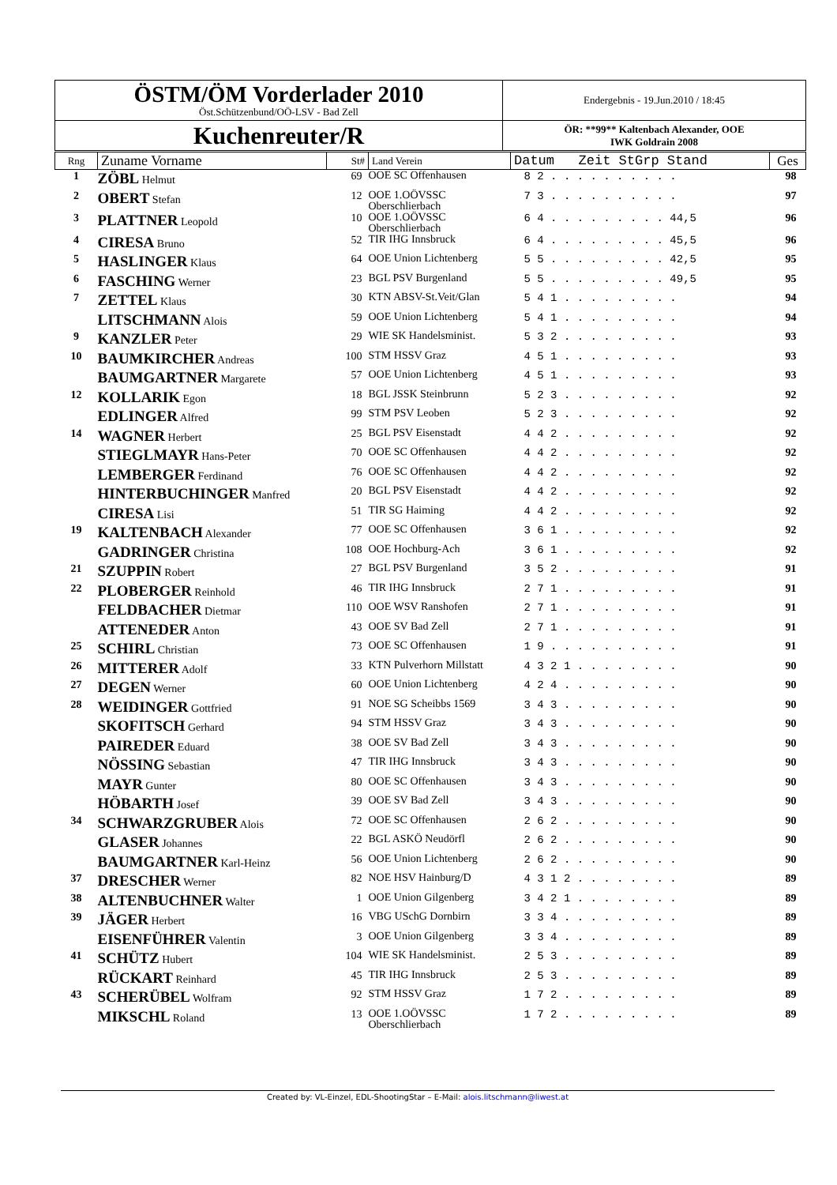| ÖSTM/ÖM Vorderlader 2010 Öst.Schützenbund/OÖ-LSV - Bad Zell | Endergebnis - 19.Jun.2010 / 18:45 |
| Kuchenreuter/R | ÖR: **99** Kaltenbach Alexander, OOE IWK Goldrain 2008 |
| Rng | Zuname Vorname | St# | Land Verein | Datum Zeit StGrp Stand | Ges |
| --- | --- | --- | --- | --- | --- |
| 1 | ZÖBL Helmut | 69 | OOE SC Offenhausen | 8 2 . . . . . . . . . . | 98 |
| 2 | OBERT Stefan | 12 | OOE 1.OÖVSSC Oberschlierbach | 7 3 . . . . . . . . . . | 97 |
| 3 | PLATTNER Leopold | 10 | OOE 1.OÖVSSC Oberschlierbach | 6 4 . . . . . . . . . 44,5 | 96 |
| 4 | CIRESA Bruno | 52 | TIR IHG Innsbruck | 6 4 . . . . . . . . . 45,5 | 96 |
| 5 | HASLINGER Klaus | 64 | OOE Union Lichtenberg | 5 5 . . . . . . . . . 42,5 | 95 |
| 6 | FASCHING Werner | 23 | BGL PSV Burgenland | 5 5 . . . . . . . . . 49,5 | 95 |
| 7 | ZETTEL Klaus | 30 | KTN ABSV-St.Veit/Glan | 5 4 1 . . . . . . . . . | 94 |
| | LITSCHMANN Alois | 59 | OOE Union Lichtenberg | 5 4 1 . . . . . . . . . | 94 |
| 9 | KANZLER Peter | 29 | WIE SK Handelsminist. | 5 3 2 . . . . . . . . . | 93 |
| 10 | BAUMKIRCHER Andreas | 100 | STM HSSV Graz | 4 5 1 . . . . . . . . . | 93 |
| | BAUMGARTNER Margarete | 57 | OOE Union Lichtenberg | 4 5 1 . . . . . . . . . | 93 |
| 12 | KOLLARIK Egon | 18 | BGL JSSK Steinbrunn | 5 2 3 . . . . . . . . . | 92 |
| | EDLINGER Alfred | 99 | STM PSV Leoben | 5 2 3 . . . . . . . . . | 92 |
| 14 | WAGNER Herbert | 25 | BGL PSV Eisenstadt | 4 4 2 . . . . . . . . . | 92 |
| | STIEGLMAYR Hans-Peter | 70 | OOE SC Offenhausen | 4 4 2 . . . . . . . . . | 92 |
| | LEMBERGER Ferdinand | 76 | OOE SC Offenhausen | 4 4 2 . . . . . . . . . | 92 |
| | HINTERBUCHINGER Manfred | 20 | BGL PSV Eisenstadt | 4 4 2 . . . . . . . . . | 92 |
| | CIRESA Lisi | 51 | TIR SG Haiming | 4 4 2 . . . . . . . . . | 92 |
| 19 | KALTENBACH Alexander | 77 | OOE SC Offenhausen | 3 6 1 . . . . . . . . . | 92 |
| | GADRINGER Christina | 108 | OOE Hochburg-Ach | 3 6 1 . . . . . . . . . | 92 |
| 21 | SZUPPIN Robert | 27 | BGL PSV Burgenland | 3 5 2 . . . . . . . . . | 91 |
| 22 | PLOBERGER Reinhold | 46 | TIR IHG Innsbruck | 2 7 1 . . . . . . . . . | 91 |
| | FELDBACHER Dietmar | 110 | OOE WSV Ranshofen | 2 7 1 . . . . . . . . . | 91 |
| | ATTENEDER Anton | 43 | OOE SV Bad Zell | 2 7 1 . . . . . . . . . | 91 |
| 25 | SCHIRL Christian | 73 | OOE SC Offenhausen | 1 9 . . . . . . . . . . | 91 |
| 26 | MITTERER Adolf | 33 | KTN Pulverhorn Millstatt | 4 3 2 1 . . . . . . . . | 90 |
| 27 | DEGEN Werner | 60 | OOE Union Lichtenberg | 4 2 4 . . . . . . . . . | 90 |
| 28 | WEIDINGER Gottfried | 91 | NOE SG Scheibbs 1569 | 3 4 3 . . . . . . . . . | 90 |
| | SKOFITSCH Gerhard | 94 | STM HSSV Graz | 3 4 3 . . . . . . . . . | 90 |
| | PAIREDER Eduard | 38 | OOE SV Bad Zell | 3 4 3 . . . . . . . . . | 90 |
| | NÖSSING Sebastian | 47 | TIR IHG Innsbruck | 3 4 3 . . . . . . . . . | 90 |
| | MAYR Gunter | 80 | OOE SC Offenhausen | 3 4 3 . . . . . . . . . | 90 |
| | HÖBARTH Josef | 39 | OOE SV Bad Zell | 3 4 3 . . . . . . . . . | 90 |
| 34 | SCHWARZGRUBER Alois | 72 | OOE SC Offenhausen | 2 6 2 . . . . . . . . . | 90 |
| | GLASER Johannes | 22 | BGL ASKÖ Neudörfl | 2 6 2 . . . . . . . . . | 90 |
| | BAUMGARTNER Karl-Heinz | 56 | OOE Union Lichtenberg | 2 6 2 . . . . . . . . . | 90 |
| 37 | DRESCHER Werner | 82 | NOE HSV Hainburg/D | 4 3 1 2 . . . . . . . . | 89 |
| 38 | ALTENBUCHNER Walter | 1 | OOE Union Gilgenberg | 3 4 2 1 . . . . . . . . | 89 |
| 39 | JÄGER Herbert | 16 | VBG USchG Dornbirn | 3 3 4 . . . . . . . . . | 89 |
| | EISENFÜHRER Valentin | 3 | OOE Union Gilgenberg | 3 3 4 . . . . . . . . . | 89 |
| 41 | SCHÜTZ Hubert | 104 | WIE SK Handelsminist. | 2 5 3 . . . . . . . . . | 89 |
| | RÜCKART Reinhard | 45 | TIR IHG Innsbruck | 2 5 3 . . . . . . . . . | 89 |
| 43 | SCHERÜBEL Wolfram | 92 | STM HSSV Graz | 1 7 2 . . . . . . . . . | 89 |
| | MIKSCHL Roland | 13 | OOE 1.OÖVSSC Oberschlierbach | 1 7 2 . . . . . . . . . | 89 |
Created by: VL-Einzel, EDL-ShootingStar – E-Mail: alois.litschmann@liwest.at